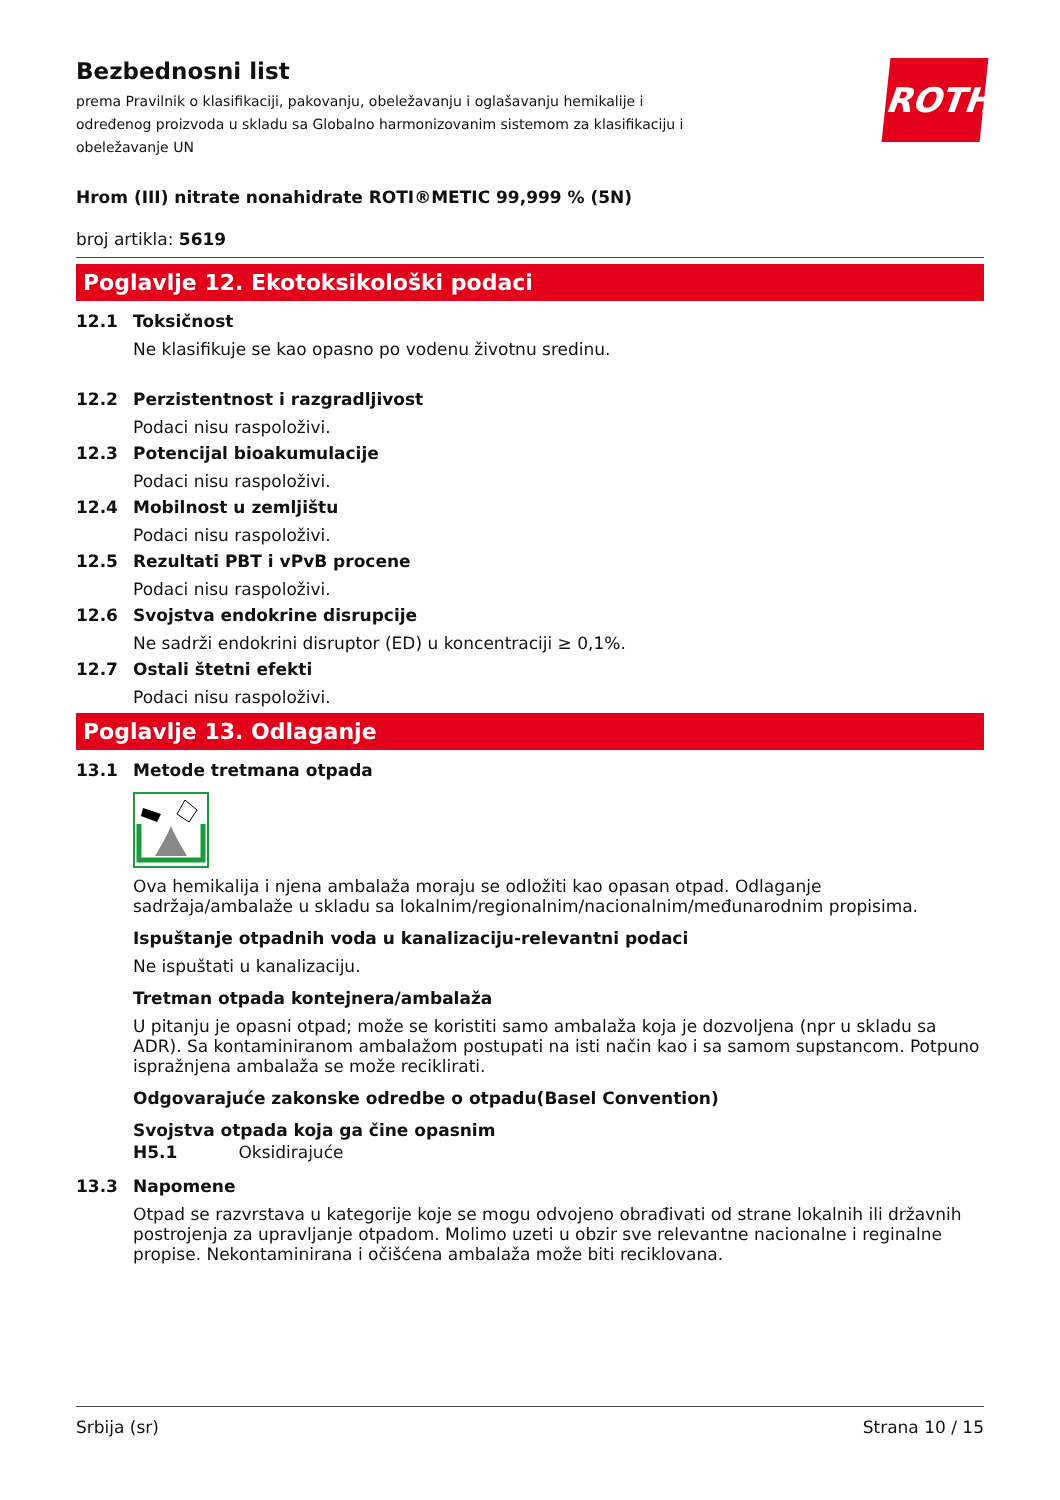ROTH
Bezbednosni list
prema Pravilnik o klasifikaciji, pakovanju, obeležavanju i oglašavanju hemikalije i određenog proizvoda u skladu sa Globalno harmonizovanim sistemom za klasifikaciju i obeležavanje UN
Hrom (III) nitrate nonahidrate ROTI®METIC 99,999 % (5N)
broj artikla: 5619
Poglavlje 12. Ekotoksikološki podaci
12.1 Toksičnost
Ne klasifikuje se kao opasno po vodenu životnu sredinu.
12.2 Perzistentnost i razgradljivost
Podaci nisu raspoloživi.
12.3 Potencijal bioakumulacije
Podaci nisu raspoloživi.
12.4 Mobilnost u zemljištu
Podaci nisu raspoloživi.
12.5 Rezultati PBT i vPvB procene
Podaci nisu raspoloživi.
12.6 Svojstva endokrine disrupcije
Ne sadrži endokrini disruptor (ED) u koncentraciji ≥ 0,1%.
12.7 Ostali štetni efekti
Podaci nisu raspoloživi.
Poglavlje 13. Odlaganje
13.1 Metode tretmana otpada
Ova hemikalija i njena ambalaža moraju se odložiti kao opasan otpad. Odlaganje sadržaja/ambalaže u skladu sa lokalnim/regionalnim/nacionalnim/međunarodnim propisima.
Ispuštanje otpadnih voda u kanalizaciju-relevantni podaci
Ne ispuštati u kanalizaciju.
Tretman otpada kontejnera/ambalaža
U pitanju je opasni otpad; može se koristiti samo ambalaža koja je dozvoljena (npr u skladu sa ADR). Sa kontaminiranom ambalažom postupati na isti način kao i sa samom supstancom. Potpuno ispražnjena ambalaža se može reciklirati.
Odgovarajuće zakonske odredbe o otpadu(Basel Convention)
Svojstva otpada koja ga čine opasnim
H5.1 Oksidirajuće
13.3 Napomene
Otpad se razvrstava u kategorije koje se mogu odvojeno obrađivati od strane lokalnih ili državnih postrojenja za upravljanje otpadom. Molimo uzeti u obzir sve relevantne nacionalne i reginalne propise. Nekontaminirana i očišćena ambalaža može biti reciklovana.
Srbija (sr) Strana 10 / 15